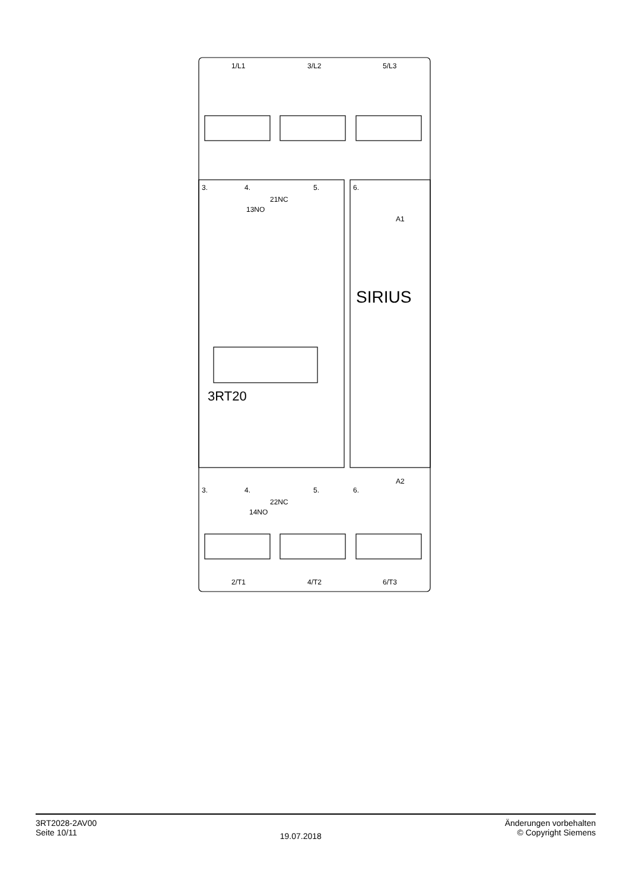1/L1
3/L2
5/L3
2/T1
4/T2
6/T3
3.
4.
5.
6.
21NC
13NO
A1
6.
3.
4.
5.
22NC
14NO
A2
SIRIUS
3RT20
3RT2028-2AV00
Seite 10/11
19.07.2018
Änderungen vorbehalten
© Copyright Siemens